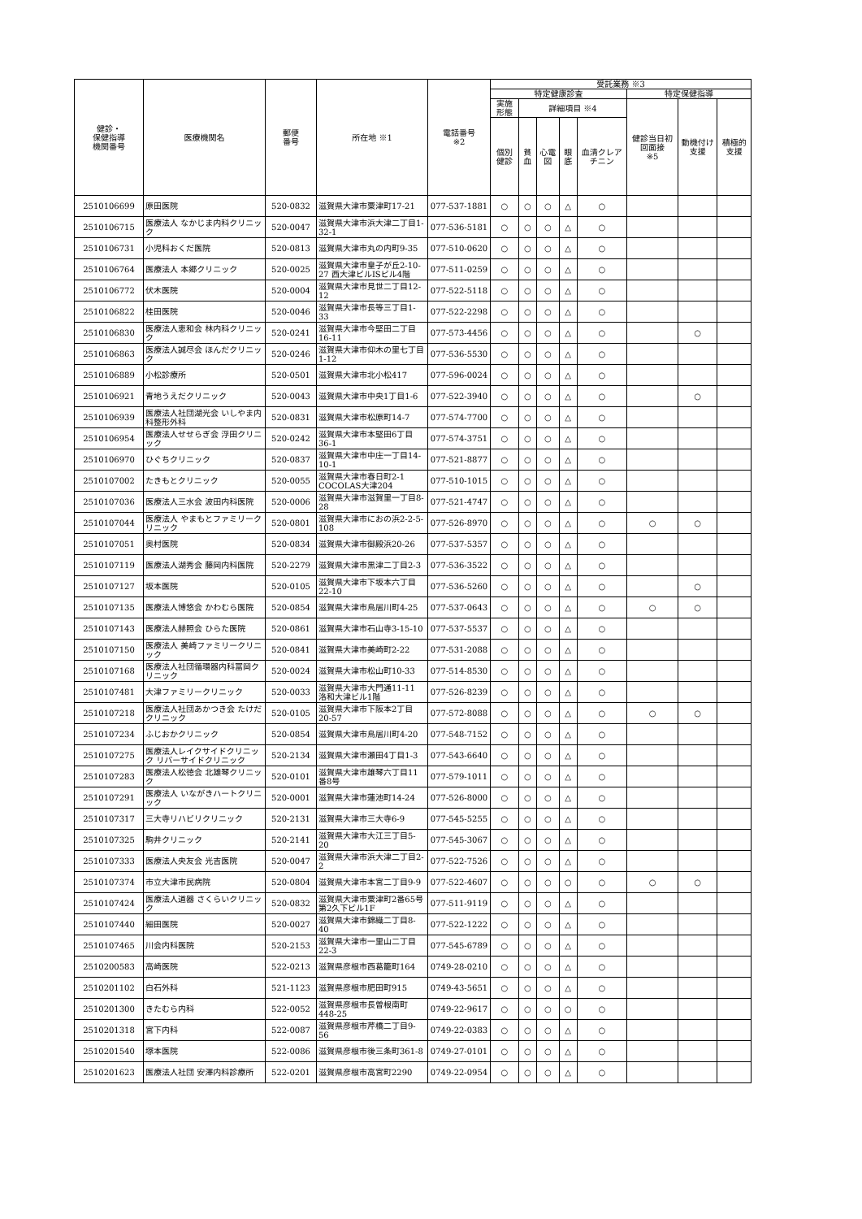| 健診・ 保健指導 機関番号 | 医療機関名 | 郵便 番号 | 所在地 ※1 | 電話番号 ※2 | 受託業務 ※3 | | | | | | | |
| --- | --- | --- | --- | --- | --- | --- | --- | --- | --- | --- | --- | --- |
| | | | | | 特定健康診査 | | | | | 特定保健指導 | | |
| | | | | | 実施形態 | 詳細項目 ※4 | | | | 健診当日初回面接 ※5 | 動機付け支援 | 積極的支援 |
| | | | | | 個別健診 | 貧血 | 心電図 | 眼底 | 血清クレアチニン | | | |
| 2510106699 | 原田医院 | 520-0832 | 滋賀県大津市粟津町17-21 | 077-537-1881 | ○ | ○ | ○ | △ | ○ | | | |
| 2510106715 | 医療法人 なかじま内科クリニック | 520-0047 | 滋賀県大津市浜大津二丁目1-32-1 | 077-536-5181 | ○ | ○ | ○ | △ | ○ | | | |
| 2510106731 | 小児科おくだ医院 | 520-0813 | 滋賀県大津市丸の内町9-35 | 077-510-0620 | ○ | ○ | ○ | △ | ○ | | | |
| 2510106764 | 医療法人 本郷クリニック | 520-0025 | 滋賀県大津市皇子が丘2-10-27 西大津ビルISビル4階 | 077-511-0259 | ○ | ○ | ○ | △ | ○ | | | |
| 2510106772 | 伏木医院 | 520-0004 | 滋賀県大津市見世二丁目12-12 | 077-522-5118 | ○ | ○ | ○ | △ | ○ | | | |
| 2510106822 | 桂田医院 | 520-0046 | 滋賀県大津市長等三丁目1-33 | 077-522-2298 | ○ | ○ | ○ | △ | ○ | | | |
| 2510106830 | 医療法人恵和会 林内科クリニック | 520-0241 | 滋賀県大津市今堅田二丁目16-11 | 077-573-4456 | ○ | ○ | ○ | △ | ○ | | ○ | |
| 2510106863 | 医療法人誠尽会 ほんだクリニック | 520-0246 | 滋賀県大津市仰木の里七丁目1-12 | 077-536-5530 | ○ | ○ | ○ | △ | ○ | | | |
| 2510106889 | 小松診療所 | 520-0501 | 滋賀県大津市北小松417 | 077-596-0024 | ○ | ○ | ○ | △ | ○ | | | |
| 2510106921 | 青地うえだクリニック | 520-0043 | 滋賀県大津市中央1丁目1-6 | 077-522-3940 | ○ | ○ | ○ | △ | ○ | | ○ | |
| 2510106939 | 医療法人社団湖光会 いしやま内科整形外科 | 520-0831 | 滋賀県大津市松原町14-7 | 077-574-7700 | ○ | ○ | ○ | △ | ○ | | | |
| 2510106954 | 医療法人せせらぎ会 浮田クリニック | 520-0242 | 滋賀県大津市本堅田6丁目36-1 | 077-574-3751 | ○ | ○ | ○ | △ | ○ | | | |
| 2510106970 | ひぐちクリニック | 520-0837 | 滋賀県大津市中庄一丁目14-10-1 | 077-521-8877 | ○ | ○ | ○ | △ | ○ | | | |
| 2510107002 | たきもとクリニック | 520-0055 | 滋賀県大津市春日町2-1 COCOLAS大津204 | 077-510-1015 | ○ | ○ | ○ | △ | ○ | | | |
| 2510107036 | 医療法人三水会 波田内科医院 | 520-0006 | 滋賀県大津市滋賀里一丁目8-28 | 077-521-4747 | ○ | ○ | ○ | △ | ○ | | | |
| 2510107044 | 医療法人 やまもとファミリークリニック | 520-0801 | 滋賀県大津市におの浜2-2-5-108 | 077-526-8970 | ○ | ○ | ○ | △ | ○ | ○ | ○ | |
| 2510107051 | 奥村医院 | 520-0834 | 滋賀県大津市御殿浜20-26 | 077-537-5357 | ○ | ○ | ○ | △ | ○ | | | |
| 2510107119 | 医療法人湖秀会 藤岡内科医院 | 520-2279 | 滋賀県大津市黒津二丁目2-3 | 077-536-3522 | ○ | ○ | ○ | △ | ○ | | | |
| 2510107127 | 坂本医院 | 520-0105 | 滋賀県大津市下坂本六丁目22-10 | 077-536-5260 | ○ | ○ | ○ | △ | ○ | | ○ | |
| 2510107135 | 医療法人博悠会 かわむら医院 | 520-0854 | 滋賀県大津市鳥居川町4-25 | 077-537-0643 | ○ | ○ | ○ | △ | ○ | ○ | ○ | |
| 2510107143 | 医療法人赫照会 ひらた医院 | 520-0861 | 滋賀県大津市石山寺3-15-10 | 077-537-5537 | ○ | ○ | ○ | △ | ○ | | | |
| 2510107150 | 医療法人 美崎ファミリークリニック | 520-0841 | 滋賀県大津市美崎町2-22 | 077-531-2088 | ○ | ○ | ○ | △ | ○ | | | |
| 2510107168 | 医療法人社団循環器内科冨岡クリニック | 520-0024 | 滋賀県大津市松山町10-33 | 077-514-8530 | ○ | ○ | ○ | △ | ○ | | | |
| 2510107481 | 大津ファミリークリニック | 520-0033 | 滋賀県大津市大門通11-11 洛和大津ビル1階 | 077-526-8239 | ○ | ○ | ○ | △ | ○ | | | |
| 2510107218 | 医療法人社団あかつき会 たけだクリニック | 520-0105 | 滋賀県大津市下阪本2丁目20-57 | 077-572-8088 | ○ | ○ | ○ | △ | ○ | ○ | ○ | |
| 2510107234 | ふじおかクリニック | 520-0854 | 滋賀県大津市鳥居川町4-20 | 077-548-7152 | ○ | ○ | ○ | △ | ○ | | | |
| 2510107275 | 医療法人レイクサイドクリニック リバーサイドクリニック | 520-2134 | 滋賀県大津市瀬田4丁目1-3 | 077-543-6640 | ○ | ○ | ○ | △ | ○ | | | |
| 2510107283 | 医療法人松徳会 北雄琴クリニック | 520-0101 | 滋賀県大津市雄琴六丁目11番8号 | 077-579-1011 | ○ | ○ | ○ | △ | ○ | | | |
| 2510107291 | 医療法人 いながきハートクリニック | 520-0001 | 滋賀県大津市蓮池町14-24 | 077-526-8000 | ○ | ○ | ○ | △ | ○ | | | |
| 2510107317 | 三大寺リハビリクリニック | 520-2131 | 滋賀県大津市三大寺6-9 | 077-545-5255 | ○ | ○ | ○ | △ | ○ | | | |
| 2510107325 | 駒井クリニック | 520-2141 | 滋賀県大津市大江三丁目5-20 | 077-545-3067 | ○ | ○ | ○ | △ | ○ | | | |
| 2510107333 | 医療法人央友会 光吉医院 | 520-0047 | 滋賀県大津市浜大津二丁目2-2 | 077-522-7526 | ○ | ○ | ○ | △ | ○ | | | |
| 2510107374 | 市立大津市民病院 | 520-0804 | 滋賀県大津市本宮二丁目9-9 | 077-522-4607 | ○ | ○ | ○ | ○ | ○ | ○ | ○ | |
| 2510107424 | 医療法人道器 さくらいクリニック | 520-0832 | 滋賀県大津市粟津町2番65号第2久下ビル1F | 077-511-9119 | ○ | ○ | ○ | △ | ○ | | | |
| 2510107440 | 細田医院 | 520-0027 | 滋賀県大津市錦織二丁目8-40 | 077-522-1222 | ○ | ○ | ○ | △ | ○ | | | |
| 2510107465 | 川会内科医院 | 520-2153 | 滋賀県大津市一里山二丁目22-3 | 077-545-6789 | ○ | ○ | ○ | △ | ○ | | | |
| 2510200583 | 高崎医院 | 522-0213 | 滋賀県彦根市西葛籠町164 | 0749-28-0210 | ○ | ○ | ○ | △ | ○ | | | |
| 2510201102 | 白石外科 | 521-1123 | 滋賀県彦根市肥田町915 | 0749-43-5651 | ○ | ○ | ○ | △ | ○ | | | |
| 2510201300 | きたむら内科 | 522-0052 | 滋賀県彦根市長曽根南町448-25 | 0749-22-9617 | ○ | ○ | ○ | ○ | ○ | | | |
| 2510201318 | 宮下内科 | 522-0087 | 滋賀県彦根市芹橋二丁目9-56 | 0749-22-0383 | ○ | ○ | ○ | △ | ○ | | | |
| 2510201540 | 塚本医院 | 522-0086 | 滋賀県彦根市後三条町361-8 | 0749-27-0101 | ○ | ○ | ○ | △ | ○ | | | |
| 2510201623 | 医療法人社団 安澤内科診療所 | 522-0201 | 滋賀県彦根市高宮町2290 | 0749-22-0954 | ○ | ○ | ○ | △ | ○ | | | |